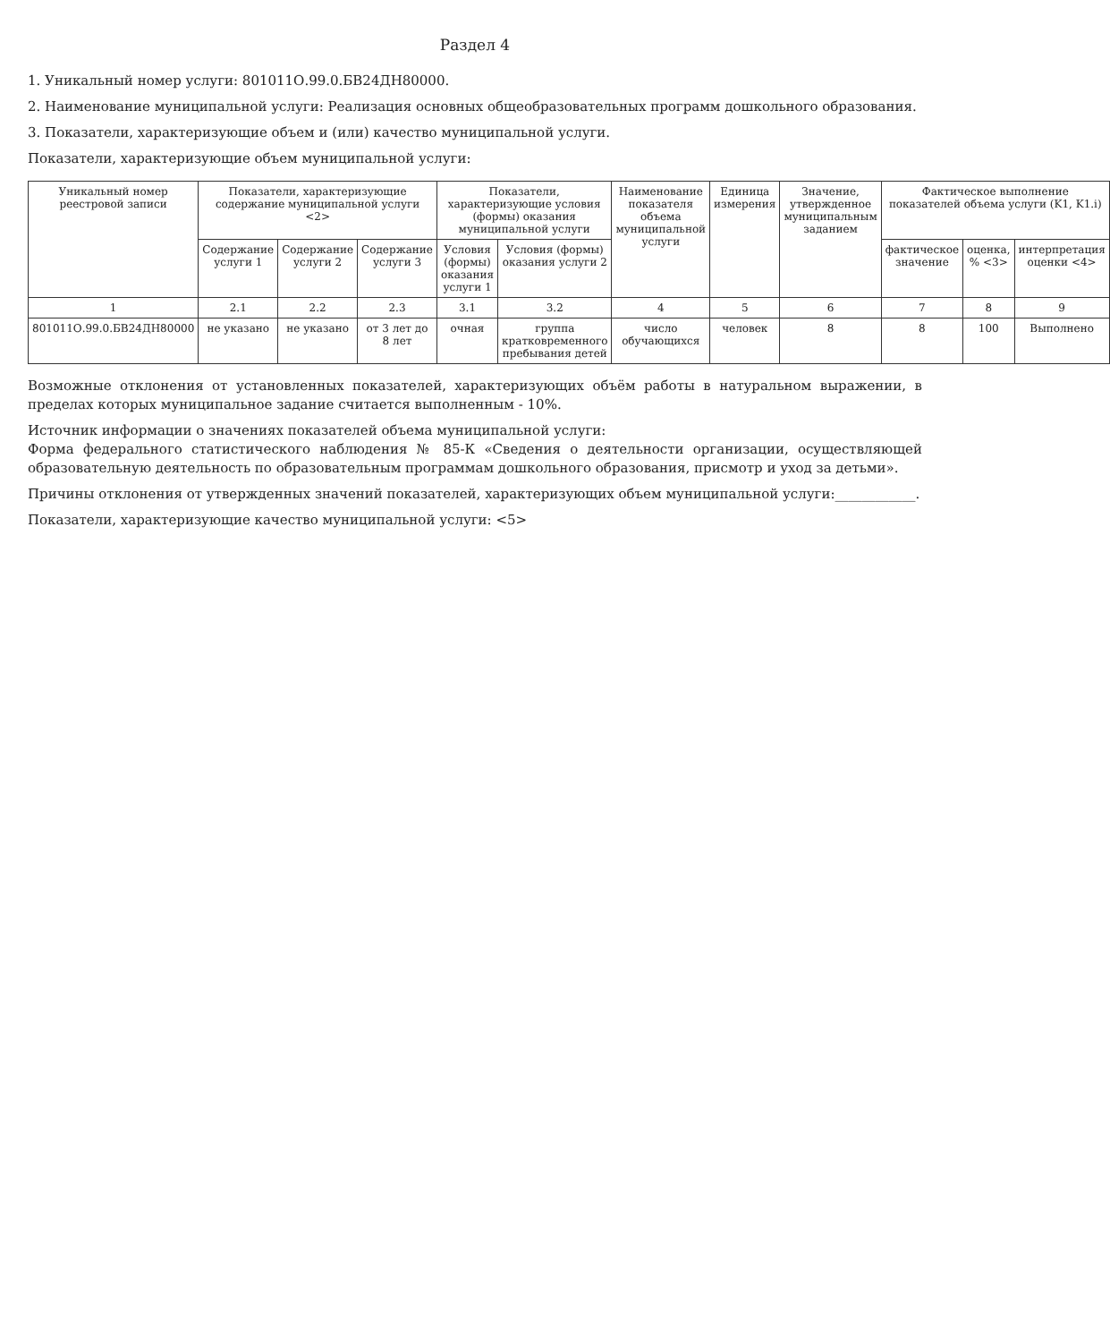Раздел 4
1. Уникальный номер услуги: 801011О.99.0.БВ24ДН80000.
2. Наименование муниципальной услуги: Реализация основных общеобразовательных программ дошкольного образования.
3. Показатели, характеризующие объем и (или) качество муниципальной услуги.
Показатели, характеризующие объем муниципальной услуги:
| Уникальный номер реестровой записи | Показатели, характеризующие содержание муниципальной услуги <2> | | | Показатели, характеризующие условия (формы) оказания муниципальной услуги | | Наименование показателя объема муниципальной услуги | Единица измерения | Значение, утвержденное муниципальным заданием | Фактическое выполнение показателей объема услуги (K1, K1.i) | | |
| --- | --- | --- | --- | --- | --- | --- | --- | --- | --- | --- | --- |
| | Содержание услуги 1 | Содержание услуги 2 | Содержание услуги 3 | Условия (формы) оказания услуги 1 | Условия (формы) оказания услуги 2 | | | | фактическое значение | оценка, % <3> | интерпретация оценки <4> |
| 1 | 2.1 | 2.2 | 2.3 | 3.1 | 3.2 | 4 | 5 | 6 | 7 | 8 | 9 |
| 801011О.99.0.БВ24ДН80000 | не указано | не указано | от 3 лет до 8 лет | очная | группа кратковременного пребывания детей | число обучающихся | человек | 8 | 8 | 100 | Выполнено |
Возможные отклонения от установленных показателей, характеризующих объём работы в натуральном выражении, в пределах которых муниципальное задание считается выполненным - 10%.
Источник информации о значениях показателей объема муниципальной услуги:
Форма федерального статистического наблюдения № 85-К «Сведения о деятельности организации, осуществляющей образовательную деятельность по образовательным программам дошкольного образования, присмотр и уход за детьми».
Причины отклонения от утвержденных значений показателей, характеризующих объем муниципальной услуги:____________.
Показатели, характеризующие качество муниципальной услуги: <5>